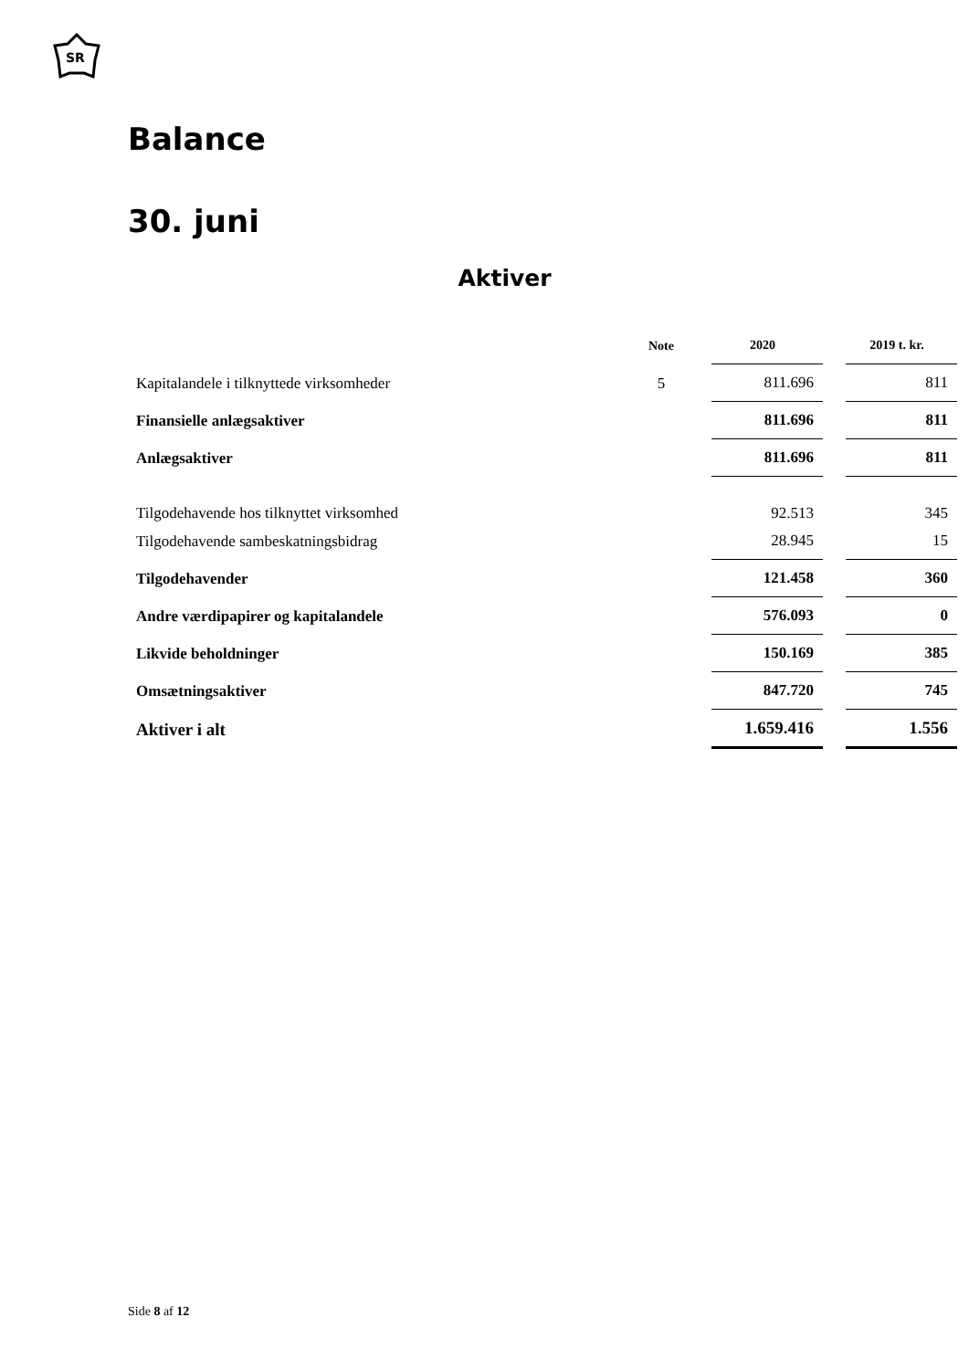SR
Balance
30. juni
Aktiver
| | Note | 2020 | | 2019 t. kr. |
| --- | --- | --- | --- | --- |
| Kapitalandele i tilknyttede virksomheder | 5 | 811.696 | | 811 |
| Finansielle anlægsaktiver | | 811.696 | | 811 |
| Anlægsaktiver | | 811.696 | | 811 |
| Tilgodehavende hos tilknyttet virksomhed | | 92.513 | | 345 |
| Tilgodehavende sambeskatningsbidrag | | 28.945 | | 15 |
| Tilgodehavender | | 121.458 | | 360 |
| Andre værdipapirer og kapitalandele | | 576.093 | | 0 |
| Likvide beholdninger | | 150.169 | | 385 |
| Omsætningsaktiver | | 847.720 | | 745 |
| Aktiver i alt | | 1.659.416 | | 1.556 |
Side 8 af 12